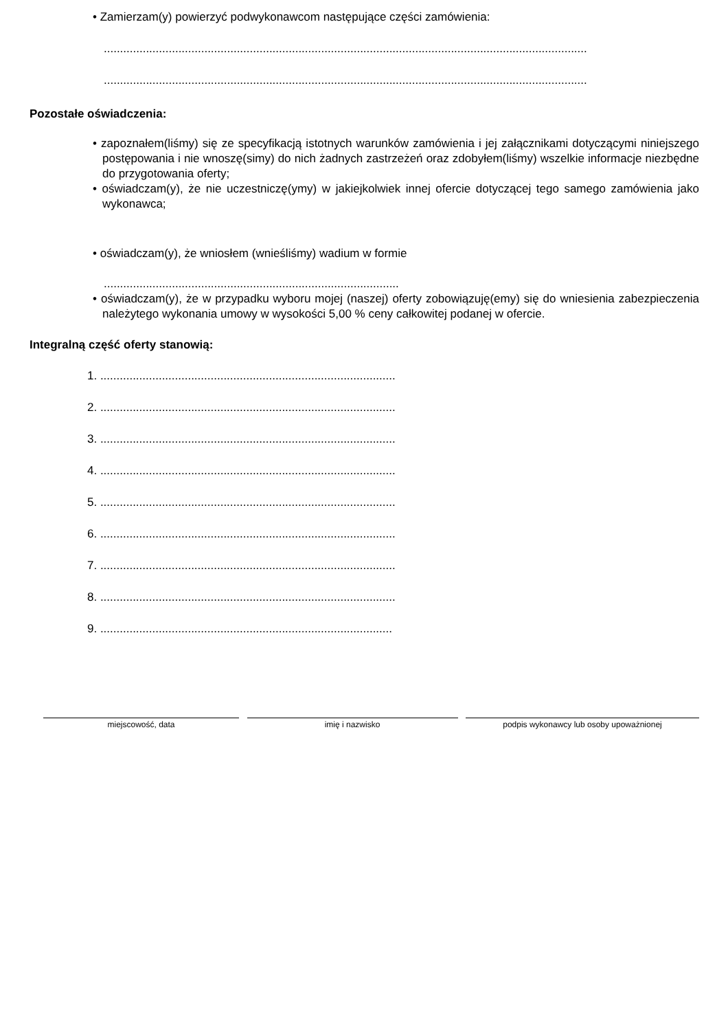• Zamierzam(y) powierzyć podwykonawcom następujące części zamówienia:
.....................................................................................................................................................
.....................................................................................................................................................
Pozostałe oświadczenia:
• zapoznałem(liśmy) się ze specyfikacją istotnych warunków zamówienia i jej załącznikami dotyczącymi niniejszego postępowania i nie wnoszę(simy) do nich żadnych zastrzeżeń oraz zdobyłem(liśmy) wszelkie informacje niezbędne do przygotowania oferty;
• oświadczam(y), że nie uczestniczę(ymy) w jakiejkolwiek innej ofercie dotyczącej tego samego zamówienia jako wykonawca;
• oświadczam(y), że wniosłem (wnieśliśmy) wadium w formie
...........................................................................................
• oświadczam(y), że w przypadku wyboru mojej (naszej) oferty zobowiązuję(emy) się do wniesienia zabezpieczenia należytego wykonania umowy w wysokości 5,00 % ceny całkowitej podanej w ofercie.
Integralną część oferty stanowią:
1. ...........................................................................................
2. ...........................................................................................
3. ...........................................................................................
4. ...........................................................................................
5. ...........................................................................................
6. ...........................................................................................
7. ...........................................................................................
8. ...........................................................................................
9. ..........................................................................................
miejscowość, data imię i nazwisko podpis wykonawcy lub osoby upoważnionej